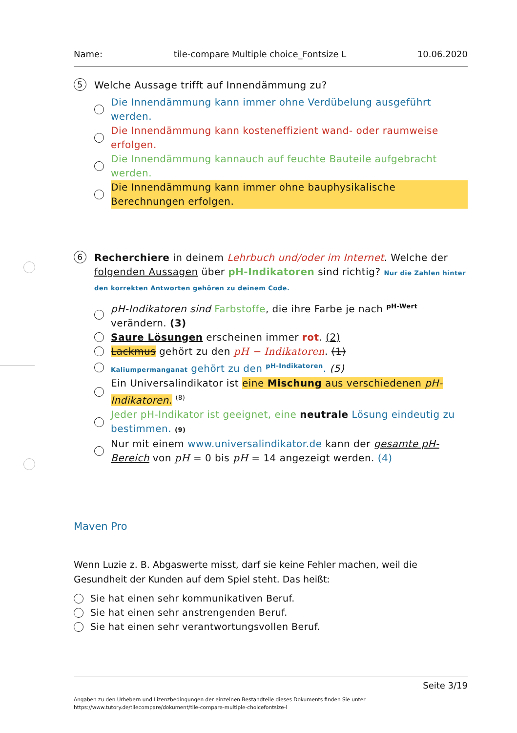Name: tile-compare Multiple choice_Fontsize L 10.06.2020
5 Welche Aussage trifft auf Innendämmung zu?
Die Innendämmung kann immer ohne Verdübelung ausgeführt werden.
Die Innendämmung kann kosteneffizient wand- oder raumweise erfolgen.
Die Innendämmung kannauch auf feuchte Bauteile aufgebracht werden.
Die Innendämmung kann immer ohne bauphysikalische Berechnungen erfolgen.
6 Recherchiere in deinem Lehrbuch und/oder im Internet. Welche der folgenden Aussagen über pH-Indikatoren sind richtig? Nur die Zahlen hinter den korrekten Antworten gehören zu deinem Code.
pH-Indikatoren sind Farbstoffe, die ihre Farbe je nach <sup>pH-Wert</sup> verändern. (3)
Saure Lösungen erscheinen immer rot. (2)
Lackmus gehört zu den pH − Indikatoren. (1)
Kaliumpermanganat gehört zu den <sup>pH-Indikatoren</sup>. (5)
Ein Universalindikator ist eine Mischung aus verschiedenen pH-Indikatoren. <sup>(8)</sup>
Jeder pH-Indikator ist geeignet, eine neutrale Lösung eindeutig zu bestimmen. (9)
Nur mit einem www.universalindikator.de kann der gesamte pH-Bereich von pH = 0 bis pH = 14 angezeigt werden. (4)
Maven Pro
Wenn Luzie z. B. Abgaswerte misst, darf sie keine Fehler machen, weil die Gesundheit der Kunden auf dem Spiel steht. Das heißt:
Sie hat einen sehr kommunikativen Beruf.
Sie hat einen sehr anstrengenden Beruf.
Sie hat einen sehr verantwortungsvollen Beruf.
Seite 3/19
Angaben zu den Urhebern und Lizenzbedingungen der einzelnen Bestandteile dieses Dokuments finden Sie unter
https://www.tutory.de/tilecompare/dokument/tile-compare-multiple-choicefontsize-l